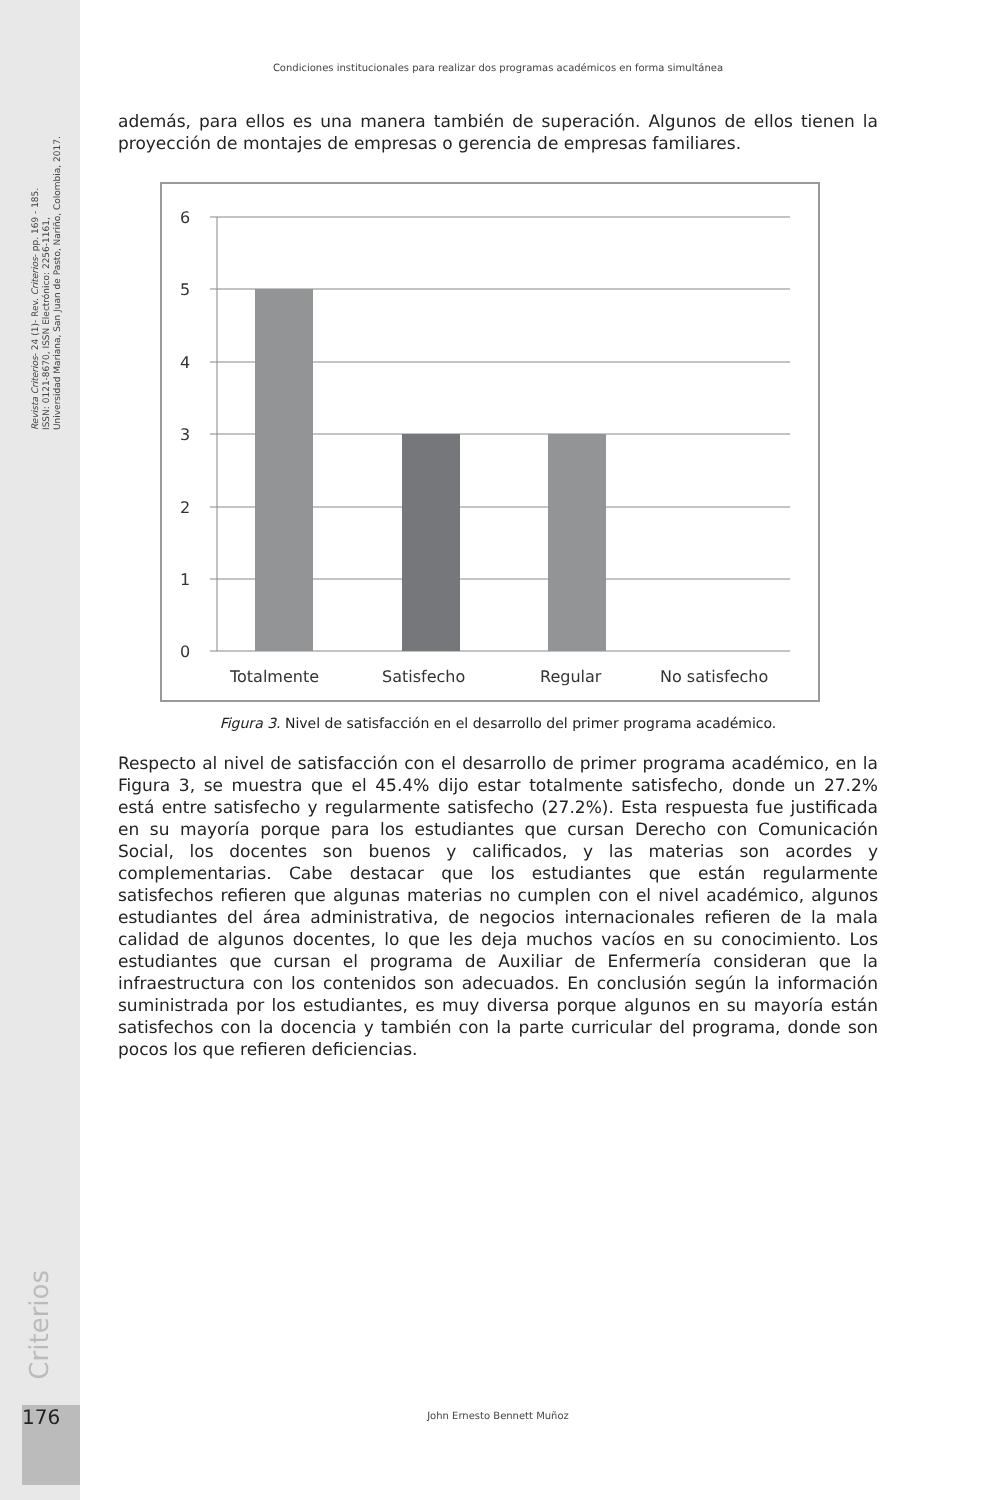Revista Criterios- 24 (1)- Rev. Criterios- pp. 169 - 185.
ISSN: 0121-8670, ISSN Electrónico: 2256-1161,
Universidad Mariana, San Juan de Pasto, Nariño, Colombia, 2017.
Condiciones institucionales para realizar dos programas académicos en forma simultánea
además, para ellos es una manera también de superación. Algunos de ellos tienen la proyección de montajes de empresas o gerencia de empresas familiares.
6
5
4
3
2
1
0
Totalmente
Satisfecho
Regular
No satisfecho
Figura 3. Nivel de satisfacción en el desarrollo del primer programa académico.
Respecto al nivel de satisfacción con el desarrollo de primer programa académico, en la Figura 3, se muestra que el 45.4% dijo estar totalmente satisfecho, donde un 27.2% está entre satisfecho y regularmente satisfecho (27.2%). Esta respuesta fue justificada en su mayoría porque para los estudiantes que cursan Derecho con Comunicación Social, los docentes son buenos y calificados, y las materias son acordes y complementarias. Cabe destacar que los estudiantes que están regularmente satisfechos refieren que algunas materias no cumplen con el nivel académico, algunos estudiantes del área administrativa, de negocios internacionales refieren de la mala calidad de algunos docentes, lo que les deja muchos vacíos en su conocimiento. Los estudiantes que cursan el programa de Auxiliar de Enfermería consideran que la infraestructura con los contenidos son adecuados. En conclusión según la información suministrada por los estudiantes, es muy diversa porque algunos en su mayoría están satisfechos con la docencia y también con la parte curricular del programa, donde son pocos los que refieren deficiencias.
Criterios
176 John Ernesto Bennett Muñoz